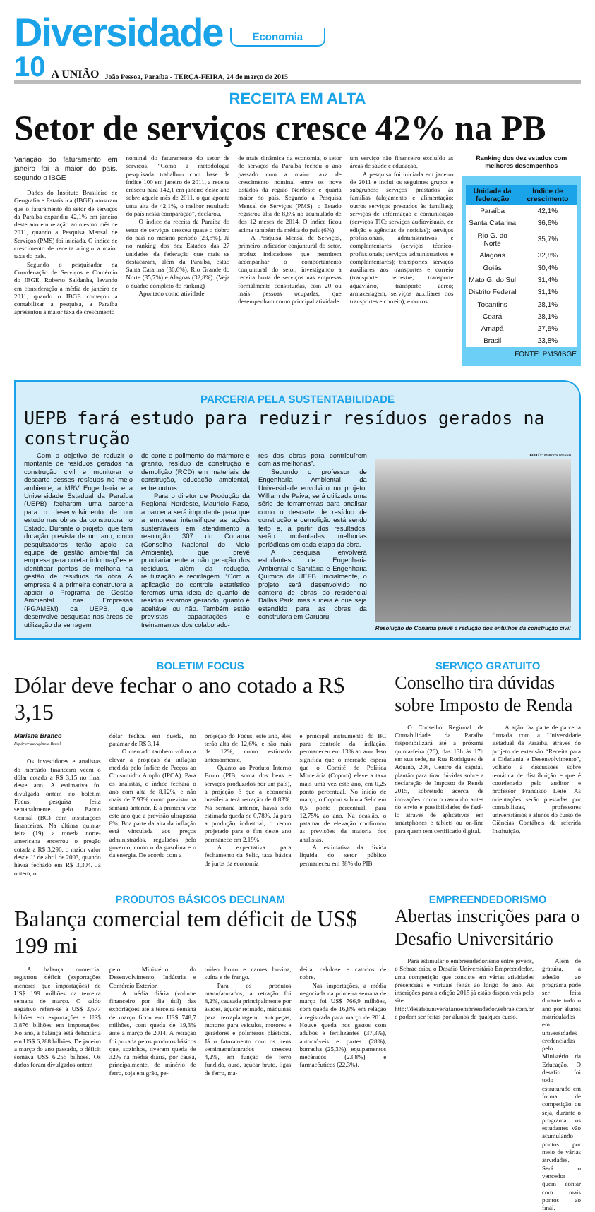Diversidade
Economia
10 A UNIÃO João Pessoa, Paraíba - TERÇA-FEIRA, 24 de março de 2015
RECEITA EM ALTA
Setor de serviços cresce 42% na PB
Variação do faturamento em janeiro foi a maior do país, segundo o IBGE
Dados do Instituto Brasileiro de Geografia e Estatística (IBGE) mostram que o faturamento do setor de serviços da Paraíba expandiu 42,1% em janeiro deste ano em relação ao mesmo mês de 2011, quando a Pesquisa Mensal de Serviços (PMS) foi iniciada. O índice de crescimento de receita atingiu a maior taxa do país.
Segundo o pesquisador da Coordenação de Serviços e Comércio do IBGE, Roberto Saldanha, levando em consideração a média de janeiro de 2011, quando o IBGE começou a contabilizar a pesquisa, a Paraíba apresentou a maior taxa de crescimento
nominal do faturamento do setor de serviços. “Como a metodologia pesquisada trabalhou com base de índice 100 em janeiro de 2011, a receita cresceu para 142,1 em janeiro deste ano sobre aquele mês de 2011, o que aponta uma alta de 42,1%, o melhor resultado do país nessa comparação”, declarou.
O índice da receita da Paraíba do setor de serviços cresceu quase o dobro do país no mesmo período (23,8%). Já no ranking dos dez Estados das 27 unidades da federação que mais se destacaram, além da Paraíba, estão Santa Catarina (36,6%), Rio Grande do Norte (35,7%) e Alagoas (32,8%). (Veja o quadro completo do ranking)
Apontado como atividade
de mais dinâmica da economia, o setor de serviços da Paraíba fechou o ano passado com a maior taxa de crescimento nominal entre os nove Estados da região Nordeste e quarta maior do país. Segundo a Pesquisa Mensal de Serviços (PMS), o Estado registrou alta de 8,8% no acumulado de dos 12 meses de 2014. O índice ficou acima também da média do país (6%).
A Pesquisa Mensal de Serviços, primeiro indicador conjuntural do setor, produz indicadores que permitem acompanhar o comportamento conjuntural do setor, investigando a receita bruta de serviços nas empresas formalmente constituídas, com 20 ou mais pessoas ocupadas, que desempenham como principal atividade
um serviço não financeiro excluído as áreas de saúde e educação.
A pesquisa foi iniciada em janeiro de 2011 e inclui os seguintes grupos e subgrupos: serviços prestados às famílias (alojamento e alimentação; outros serviços prestados às famílias); serviços de informação e comunicação (serviços TIC; serviços audiovisuais, de edição e agências de notícias); serviços profissionais, administrativos e complementares (serviços técnico-profissionais; serviços administrativos e complementares); transportes, serviços auxiliares aos transportes e correio (transporte terrestre; transporte aquaviário, transporte aéreo; armazenagem, serviços auxiliares dos transportes e correio); e outros.
Ranking dos dez estados com melhores desempenhos
| Unidade da federação | Índice de crescimento |
| --- | --- |
| Paraíba | 42,1% |
| Santa Catarina | 36,6% |
| Rio G. do Norte | 35,7% |
| Alagoas | 32,8% |
| Goiás | 30,4% |
| Mato G. do Sul | 31,4% |
| Distrito Federal | 31,1% |
| Tocantins | 28,1% |
| Ceará | 28,1% |
| Amapá | 27,5% |
| Brasil | 23,8% |
FONTE: PMS/IBGE
PARCERIA PELA SUSTENTABILIDADE
UEPB fará estudo para reduzir resíduos gerados na construção
Com o objetivo de reduzir o montante de resíduos gerados na construção civil e monitorar o descarte desses resíduos no meio ambiente, a MRV Engenharia e a Universidade Estadual da Paraíba (UEPB) fecharam uma parceria para o desenvolvimento de um estudo nas obras da construtora no Estado. Durante o projeto, que tem duração prevista de um ano, cinco pesquisadores terão apoio da equipe de gestão ambiental da empresa para coletar informações e identificar pontos de melhoria na gestão de resíduos da obra. A empresa é a primeira construtora a apoiar o Programa de Gestão Ambiental nas Empresas (PGAMEM) da UEPB, que desenvolve pesquisas nas áreas de utilização da serragem
de corte e polimento do mármore e granito, resíduo de construção e demolição (RCD) em materiais de construção, educação ambiental, entre outros.
Para o diretor de Produção da Regional Nordeste, Maurício Raso, a parceria será importante para que a empresa intensifique as ações sustentáveis em atendimento à resolução 307 do Conama (Conselho Nacional do Meio Ambiente), que prevê prioritariamente a não geração dos resíduos, além da redução, reutilização e reciclagem. “Com a aplicação do controle estatístico teremos uma ideia de quanto de resíduo estamos gerando, quanto é aceitável ou não. Também estão previstas capacitações e treinamentos dos colaborado-
res das obras para contribuírem com as melhorias”.
Segundo o professor de Engenharia Ambiental da Universidade envolvido no projeto, William de Paiva, será utilizada uma série de ferramentas para analisar como o descarte de resíduo de construção e demolição está sendo feito e, a partir dos resultados, serão implantadas melhorias periódicas em cada etapa da obra.
A pesquisa envolverá estudantes de Engenharia Ambiental e Sanitária e Engenharia Química da UEFB. Inicialmente, o projeto será desenvolvido no canteiro de obras do residencial Dallas Park, mas a ideia é que seja estendido para as obras da construtora em Caruaru.
FOTO: Marcos Russo
Resolução do Conama prevê a redução dos entulhos da construção civil
BOLETIM FOCUS
Dólar deve fechar o ano cotado a R$ 3,15
Mariana Branco
Repórter da Agência Brasil
Os investidores e analistas do mercado financeiro veem o dólar cotado a R$ 3,15 no final deste ano. A estimativa foi divulgada ontem no boletim Focus, pesquisa feita semanalmente pelo Banco Central (BC) com instituições financeiras. Na última quinta-feira (19), a moeda norte-americana encerrou o pregão cotada a R$ 3,296, o maior valor desde 1º de abril de 2003, quando havia fechado em R$ 3,304. Já ontem, o
dólar fechou em queda, no patamar de R$ 3,14.
O mercado também voltou a elevar a projeção da inflação medida pelo Índice de Preços ao Consumidor Amplo (IPCA). Para os analistas, o índice fechará o ano com alta de 8,12%, e não mais de 7,93% como previsto na semana anterior. É a primeira vez este ano que a previsão ultrapassa 8%. Boa parte da alta da inflação está vinculada aos preços administrados, regulados pelo governo, como o da gasolina e o da energia. De acordo com a
projeção do Focus, este ano, eles terão alta de 12,6%, e não mais de 12%, como estimado anteriormente.
Quanto ao Produto Interno Bruto (PIB, soma dos bens e serviços produzidos por um país), a projeção é que a economia brasileira terá retração de 0,83%. Na semana anterior, havia sido estimada queda de 0,78%. Já para a produção industrial, o recuo projetado para o fim deste ano permanece em 2,19%.
A expectativa para fechamento da Selic, taxa básica de juros da economia
e principal instrumento do BC para controle da inflação, permaneceu em 13% ao ano. Isso significa que o mercado espera que o Comitê de Política Monetária (Copom) eleve a taxa mais uma vez este ano, em 0,25 ponto percentual. No início de março, o Copom subiu a Selic em 0,5 ponto percentual, para 12,75% ao ano. Na ocasião, o patamar de elevação confirmou as previsões da maioria dos analistas.
A estimativa da dívida líquida do setor público permaneceu em 38% do PIB.
SERVIÇO GRATUITO
Conselho tira dúvidas sobre Imposto de Renda
O Conselho Regional de Contabilidade da Paraíba disponibilizará até a próxima quinta-feira (26), das 13h às 17h em sua sede, na Rua Rodrigues de Aquino, 208, Centro da capital, plantão para tirar dúvidas sobre a declaração de Imposto de Renda 2015, sobretudo acerca de inovações como o rascunho antes do envio e possibilidades de fazê-lo através de aplicativos em smartphones e tablets ou on-line para quem tem certificado digital.
A ação faz parte de parceria firmada com a Universidade Estadual da Paraíba, através do projeto de extensão “Receita para a Cidadania e Desenvolvimento”, voltado a discussões sobre temática de distribuição e que é coordenado pelo auditor e professor Francisco Leite. As orientações serão prestadas por contabilistas, professores universitários e alunos do curso de Ciências Contábeis da referida Instituição.
PRODUTOS BÁSICOS DECLINAM
Balança comercial tem déficit de US$ 199 mi
A balança comercial registrou déficit (exportações menores que importações) de US$ 199 milhões na terceira semana de março. O saldo negativo refere-se a US$ 3,677 bilhões em exportações e US$ 3,876 bilhões em importações. No ano, a balança está deficitária em US$ 6,288 bilhões. De janeiro a março do ano passado, o déficit somava US$ 6,256 bilhões. Os dados foram divulgados ontem
pelo Ministério do Desenvolvimento, Indústria e Comércio Exterior.
A média diária (volume financeiro por dia útil) das exportações até a terceira semana de março ficou em US$ 748,7 milhões, com queda de 19,3% ante a março de 2014. A retração foi puxada pelos produtos básicos que, sozinhos, tiveram queda de 32% na média diária, por causa, principalmente, de minério de ferro, soja em grão, pe-
tróleo bruto e carnes bovina, suína e de frango.
Para os produtos manufaturados, a retração foi 8,2%, causada principalmente por aviões, açúcar refinado, máquinas para terraplanagem, autopeças, motores para veículos, motores e geradores e polímeros plásticos. Já o faturamento com os itens semimanufaturados cresceu 4,2%, em função de ferro fundido, ouro, açúcar bruto, ligas de ferro, ma-
deira, celulose e catodos de cobre.
Nas importações, a média negociada na primeira semana de março foi US$ 766,9 milhões, com queda de 16,8% em relação à registrada para março de 2014. Houve queda nos gastos com adubos e fertilizantes (37,3%), automóveis e partes (28%), borracha (25,3%), equipamentos mecânicos (23,8%) e farmacêuticos (22,3%).
EMPREENDEDORISMO
Abertas inscrições para o Desafio Universitário
Para estimular o empreendedorismo entre jovens, o Sebrae criou o Desafio Universitário Empreendedor, uma competição que consiste em várias atividades presenciais e virtuais feitas ao longo do ano. As inscrições para a edição 2015 já estão disponíveis pelo site http://desafiouniversitarioempreendedor.sebrae.com.br e podem ser feitas por alunos de qualquer curso.
Além de gratuita, a adesão ao programa pode ser feita durante todo o ano por alunos matriculados em universidades credenciadas pelo Ministério da Educação. O desafio foi todo estruturado em forma de competição, ou seja, durante o programa, os estudantes vão acumulando pontos por meio de várias atividades. Será o vencedor quem contar com mais pontos ao final.